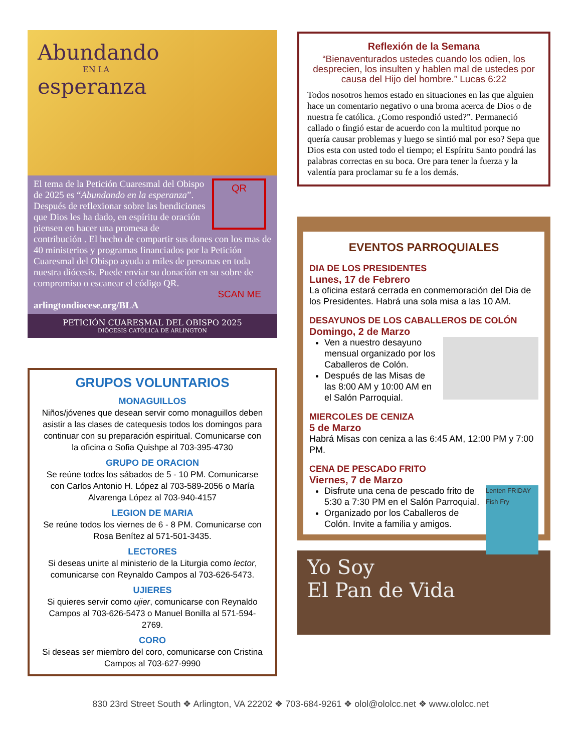Abundando
EN LA
esperanza
QR
El tema de la Petición Cuaresmal del Obispo de 2025 es “Abundando en la esperanza”. Después de reflexionar sobre las bendiciones que Dios les ha dado, en espíritu de oración piensen en hacer una promesa de contribución . El hecho de compartir sus dones con los mas de 40 ministerios y programas financiados por la Petición Cuaresmal del Obispo ayuda a miles de personas en toda nuestra diócesis. Puede enviar su donación en su sobre de compromiso o escanear el código QR.
SCAN ME
arlingtondiocese.org/BLA
PETICIÓN CUARESMAL DEL OBISPO 2025
DIÓCESIS CATÓLICA DE ARLINGTON
GRUPOS VOLUNTARIOS
MONAGUILLOS
Niños/jóvenes que desean servir como monaguillos deben asistir a las clases de catequesis todos los domingos para continuar con su preparación espiritual. Comunicarse con la oficina o Sofia Quishpe al 703-395-4730
GRUPO DE ORACION
Se reúne todos los sábados de 5 - 10 PM. Comunicarse con Carlos Antonio H. López al 703-589-2056 o María Alvarenga López al 703-940-4157
LEGION DE MARIA
Se reúne todos los viernes de 6 - 8 PM. Comunicarse con Rosa Benítez al 571-501-3435.
LECTORES
Si deseas unirte al ministerio de la Liturgia como lector, comunicarse con Reynaldo Campos al 703-626-5473.
UJIERES
Si quieres servir como ujier, comunicarse con Reynaldo Campos al 703-626-5473 o Manuel Bonilla al 571-594-2769.
CORO
Si deseas ser miembro del coro, comunicarse con Cristina Campos al 703-627-9990
Reflexión de la Semana
“Bienaventurados ustedes cuando los odien, los desprecien, los insulten y hablen mal de ustedes por causa del Hijo del hombre.” Lucas 6:22
Todos nosotros hemos estado en situaciones en las que alguien hace un comentario negativo o una broma acerca de Dios o de nuestra fe católica. ¿Como respondió usted?”. Permaneció callado o fingió estar de acuerdo con la multitud porque no quería causar problemas y luego se sintió mal por eso? Sepa que Dios esta con usted todo el tiempo; el Espíritu Santo pondrá las palabras correctas en su boca. Ore para tener la fuerza y la valentía para proclamar su fe a los demás.
EVENTOS PARROQUIALES
DIA DE LOS PRESIDENTES
Lunes, 17 de Febrero
La oficina estará cerrada en conmemoración del Dia de los Presidentes. Habrá una sola misa a las 10 AM.
DESAYUNOS DE LOS CABALLEROS DE COLÓN
Domingo, 2 de Marzo
Ven a nuestro desayuno mensual organizado por los Caballeros de Colón.
Después de las Misas de las 8:00 AM y 10:00 AM en el Salón Parroquial.
MIERCOLES DE CENIZA
5 de Marzo
Habrá Misas con ceniza a las 6:45 AM, 12:00 PM y 7:00 PM.
CENA DE PESCADO FRITO
Viernes, 7 de Marzo
Lenten FRIDAY Fish Fry
Disfrute una cena de pescado frito de 5:30 a 7:30 PM en el Salón Parroquial.
Organizado por los Caballeros de Colón. Invite a familia y amigos.
Yo Soy
El Pan de Vida
830 23rd Street South ❖ Arlington, VA 22202 ❖ 703-684-9261 ❖ olol@ololcc.net ❖ www.ololcc.net